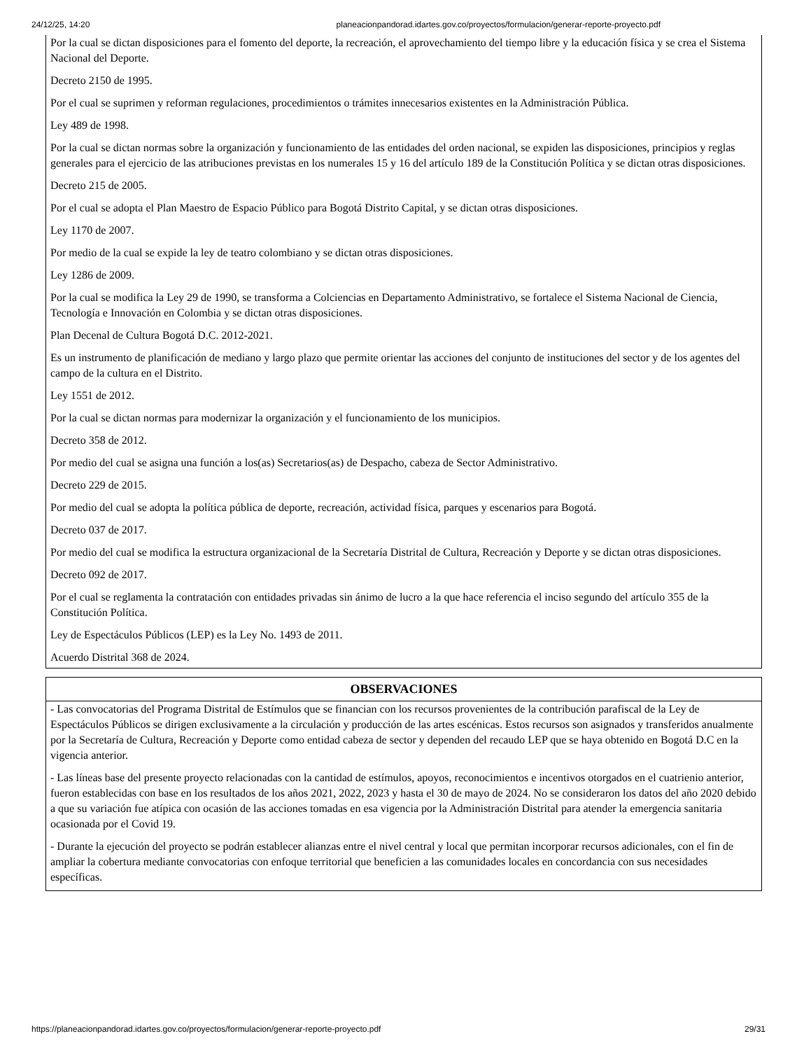24/12/25, 14:20 planeacionpandorad.idartes.gov.co/proyectos/formulacion/generar-reporte-proyecto.pdf
| Por la cual se dictan disposiciones para el fomento del deporte, la recreación, el aprovechamiento del tiempo libre y la educación física y se crea el Sistema Nacional del Deporte. Decreto 2150 de 1995. Por el cual se suprimen y reforman regulaciones, procedimientos o trámites innecesarios existentes en la Administración Pública. Ley 489 de 1998. Por la cual se dictan normas sobre la organización y funcionamiento de las entidades del orden nacional, se expiden las disposiciones, principios y reglas generales para el ejercicio de las atribuciones previstas en los numerales 15 y 16 del artículo 189 de la Constitución Política y se dictan otras disposiciones. Decreto 215 de 2005. Por el cual se adopta el Plan Maestro de Espacio Público para Bogotá Distrito Capital, y se dictan otras disposiciones. Ley 1170 de 2007. Por medio de la cual se expide la ley de teatro colombiano y se dictan otras disposiciones. Ley 1286 de 2009. Por la cual se modifica la Ley 29 de 1990, se transforma a Colciencias en Departamento Administrativo, se fortalece el Sistema Nacional de Ciencia, Tecnología e Innovación en Colombia y se dictan otras disposiciones. Plan Decenal de Cultura Bogotá D.C. 2012-2021. Es un instrumento de planificación de mediano y largo plazo que permite orientar las acciones del conjunto de instituciones del sector y de los agentes del campo de la cultura en el Distrito. Ley 1551 de 2012. Por la cual se dictan normas para modernizar la organización y el funcionamiento de los municipios. Decreto 358 de 2012. Por medio del cual se asigna una función a los(as) Secretarios(as) de Despacho, cabeza de Sector Administrativo. Decreto 229 de 2015. Por medio del cual se adopta la política pública de deporte, recreación, actividad física, parques y escenarios para Bogotá. Decreto 037 de 2017. Por medio del cual se modifica la estructura organizacional de la Secretaría Distrital de Cultura, Recreación y Deporte y se dictan otras disposiciones. Decreto 092 de 2017. Por el cual se reglamenta la contratación con entidades privadas sin ánimo de lucro a la que hace referencia el inciso segundo del artículo 355 de la Constitución Política. Ley de Espectáculos Públicos (LEP) es la Ley No. 1493 de 2011. Acuerdo Distrital 368 de 2024. |
| OBSERVACIONES |
| --- |
| - Las convocatorias del Programa Distrital de Estímulos que se financian con los recursos provenientes de la contribución parafiscal de la Ley de Espectáculos Públicos se dirigen exclusivamente a la circulación y producción de las artes escénicas. Estos recursos son asignados y transferidos anualmente por la Secretaría de Cultura, Recreación y Deporte como entidad cabeza de sector y dependen del recaudo LEP que se haya obtenido en Bogotá D.C en la vigencia anterior. - Las líneas base del presente proyecto relacionadas con la cantidad de estímulos, apoyos, reconocimientos e incentivos otorgados en el cuatrienio anterior, fueron establecidas con base en los resultados de los años 2021, 2022, 2023 y hasta el 30 de mayo de 2024. No se consideraron los datos del año 2020 debido a que su variación fue atípica con ocasión de las acciones tomadas en esa vigencia por la Administración Distrital para atender la emergencia sanitaria ocasionada por el Covid 19. - Durante la ejecución del proyecto se podrán establecer alianzas entre el nivel central y local que permitan incorporar recursos adicionales, con el fin de ampliar la cobertura mediante convocatorias con enfoque territorial que beneficien a las comunidades locales en concordancia con sus necesidades específicas. |
https://planeacionpandorad.idartes.gov.co/proyectos/formulacion/generar-reporte-proyecto.pdf 29/31